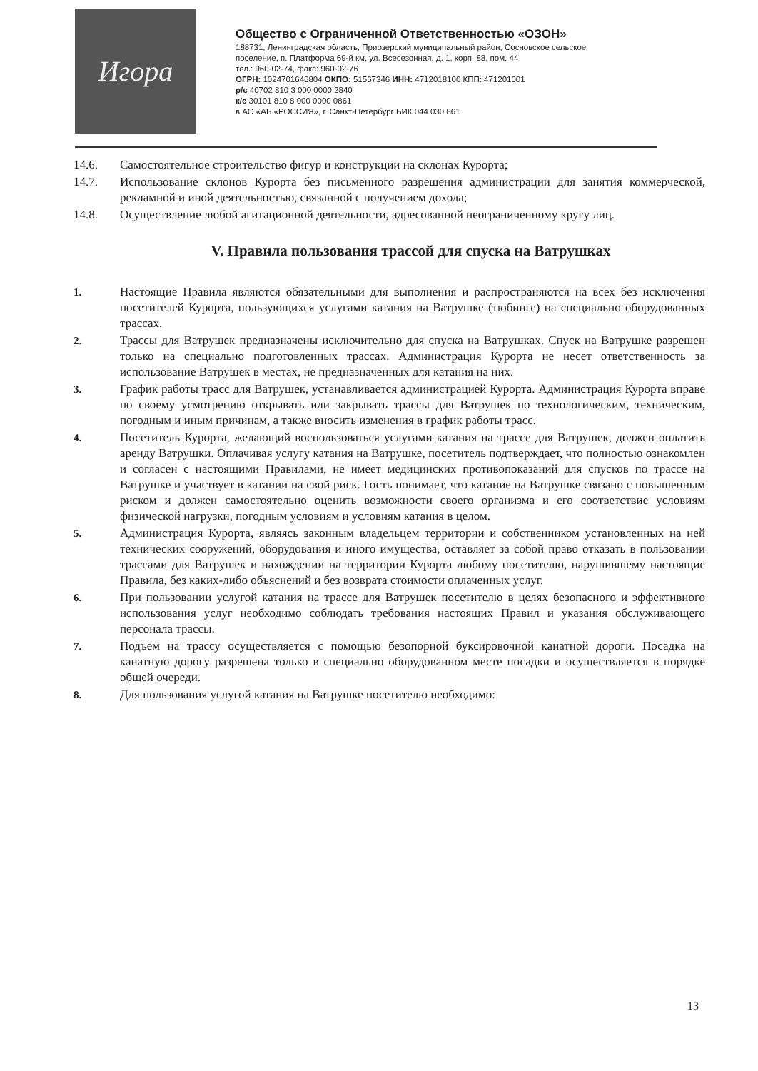Игора
Общество с Ограниченной Ответственностью «ОЗОН»
188731, Ленинградская область, Приозерский муниципальный район, Сосновское сельское
поселение, п. Платформа 69-й км, ул. Всесезонная, д. 1, корп. 88, пом. 44
тел.: 960-02-74, факс: 960-02-76
ОГРН: 1024701646804 ОКПО: 51567346 ИНН: 4712018100 КПП: 471201001
р/с 40702 810 3 000 0000 2840
к/с 30101 810 8 000 0000 0861
в АО «АБ «РОССИЯ», г. Санкт-Петербург БИК 044 030 861
14.6. Самостоятельное строительство фигур и конструкции на склонах Курорта;
14.7. Использование склонов Курорта без письменного разрешения администрации для занятия коммерческой, рекламной и иной деятельностью, связанной с получением дохода;
14.8. Осуществление любой агитационной деятельности, адресованной неограниченному кругу лиц.
V. Правила пользования трассой для спуска на Ватрушках
1. Настоящие Правила являются обязательными для выполнения и распространяются на всех без исключения посетителей Курорта, пользующихся услугами катания на Ватрушке (тюбинге) на специально оборудованных трассах.
2. Трассы для Ватрушек предназначены исключительно для спуска на Ватрушках. Спуск на Ватрушке разрешен только на специально подготовленных трассах. Администрация Курорта не несет ответственность за использование Ватрушек в местах, не предназначенных для катания на них.
3. График работы трасс для Ватрушек, устанавливается администрацией Курорта. Администрация Курорта вправе по своему усмотрению открывать или закрывать трассы для Ватрушек по технологическим, техническим, погодным и иным причинам, а также вносить изменения в график работы трасс.
4. Посетитель Курорта, желающий воспользоваться услугами катания на трассе для Ватрушек, должен оплатить аренду Ватрушки. Оплачивая услугу катания на Ватрушке, посетитель подтверждает, что полностью ознакомлен и согласен с настоящими Правилами, не имеет медицинских противопоказаний для спусков по трассе на Ватрушке и участвует в катании на свой риск. Гость понимает, что катание на Ватрушке связано с повышенным риском и должен самостоятельно оценить возможности своего организма и его соответствие условиям физической нагрузки, погодным условиям и условиям катания в целом.
5. Администрация Курорта, являясь законным владельцем территории и собственником установленных на ней технических сооружений, оборудования и иного имущества, оставляет за собой право отказать в пользовании трассами для Ватрушек и нахождении на территории Курорта любому посетителю, нарушившему настоящие Правила, без каких-либо объяснений и без возврата стоимости оплаченных услуг.
6. При пользовании услугой катания на трассе для Ватрушек посетителю в целях безопасного и эффективного использования услуг необходимо соблюдать требования настоящих Правил и указания обслуживающего персонала трассы.
7. Подъем на трассу осуществляется с помощью безопорной буксировочной канатной дороги. Посадка на канатную дорогу разрешена только в специально оборудованном месте посадки и осуществляется в порядке общей очереди.
8. Для пользования услугой катания на Ватрушке посетителю необходимо:
13